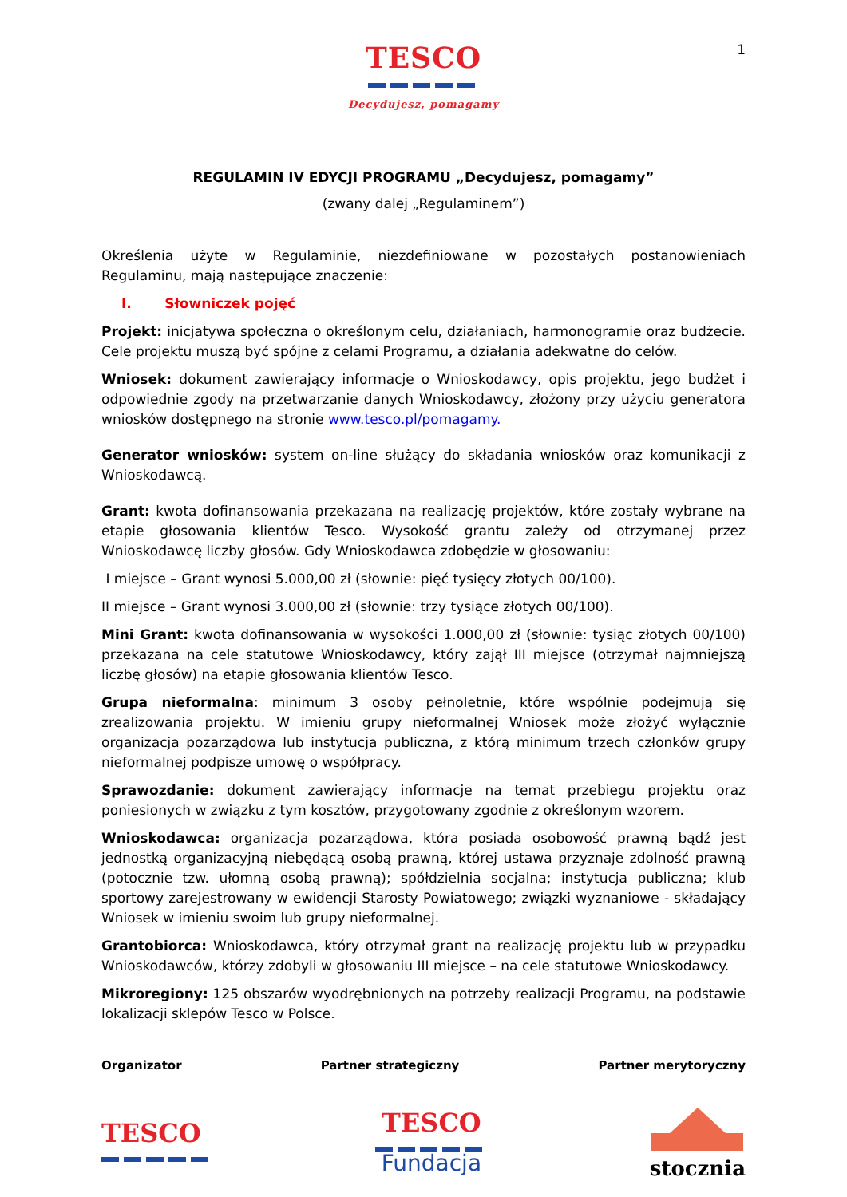TESCO
Decydujesz, pomagamy
1
REGULAMIN IV EDYCJI PROGRAMU „Decydujesz, pomagamy”
(zwany dalej „Regulaminem”)
Określenia użyte w Regulaminie, niezdefiniowane w pozostałych postanowieniach Regulaminu, mają następujące znaczenie:
I. Słowniczek pojęć
Projekt: inicjatywa społeczna o określonym celu, działaniach, harmonogramie oraz budżecie. Cele projektu muszą być spójne z celami Programu, a działania adekwatne do celów.
Wniosek: dokument zawierający informacje o Wnioskodawcy, opis projektu, jego budżet i odpowiednie zgody na przetwarzanie danych Wnioskodawcy, złożony przy użyciu generatora wniosków dostępnego na stronie www.tesco.pl/pomagamy.
Generator wniosków: system on-line służący do składania wniosków oraz komunikacji z Wnioskodawcą.
Grant: kwota dofinansowania przekazana na realizację projektów, które zostały wybrane na etapie głosowania klientów Tesco. Wysokość grantu zależy od otrzymanej przez Wnioskodawcę liczby głosów. Gdy Wnioskodawca zdobędzie w głosowaniu:
I miejsce – Grant wynosi 5.000,00 zł (słownie: pięć tysięcy złotych 00/100).
II miejsce – Grant wynosi 3.000,00 zł (słownie: trzy tysiące złotych 00/100).
Mini Grant: kwota dofinansowania w wysokości 1.000,00 zł (słownie: tysiąc złotych 00/100) przekazana na cele statutowe Wnioskodawcy, który zajął III miejsce (otrzymał najmniejszą liczbę głosów) na etapie głosowania klientów Tesco.
Grupa nieformalna: minimum 3 osoby pełnoletnie, które wspólnie podejmują się zrealizowania projektu. W imieniu grupy nieformalnej Wniosek może złożyć wyłącznie organizacja pozarządowa lub instytucja publiczna, z którą minimum trzech członków grupy nieformalnej podpisze umowę o współpracy.
Sprawozdanie: dokument zawierający informacje na temat przebiegu projektu oraz poniesionych w związku z tym kosztów, przygotowany zgodnie z określonym wzorem.
Wnioskodawca: organizacja pozarządowa, która posiada osobowość prawną bądź jest jednostką organizacyjną niebędącą osobą prawną, której ustawa przyznaje zdolność prawną (potocznie tzw. ułomną osobą prawną); spółdzielnia socjalna; instytucja publiczna; klub sportowy zarejestrowany w ewidencji Starosty Powiatowego; związki wyznaniowe - składający Wniosek w imieniu swoim lub grupy nieformalnej.
Grantobiorca: Wnioskodawca, który otrzymał grant na realizację projektu lub w przypadku Wnioskodawców, którzy zdobyli w głosowaniu III miejsce – na cele statutowe Wnioskodawcy.
Mikroregiony: 125 obszarów wyodrębnionych na potrzeby realizacji Programu, na podstawie lokalizacji sklepów Tesco w Polsce.
Organizator Partner strategiczny Partner merytoryczny
TESCO
TESCO
Fundacja
stocznia